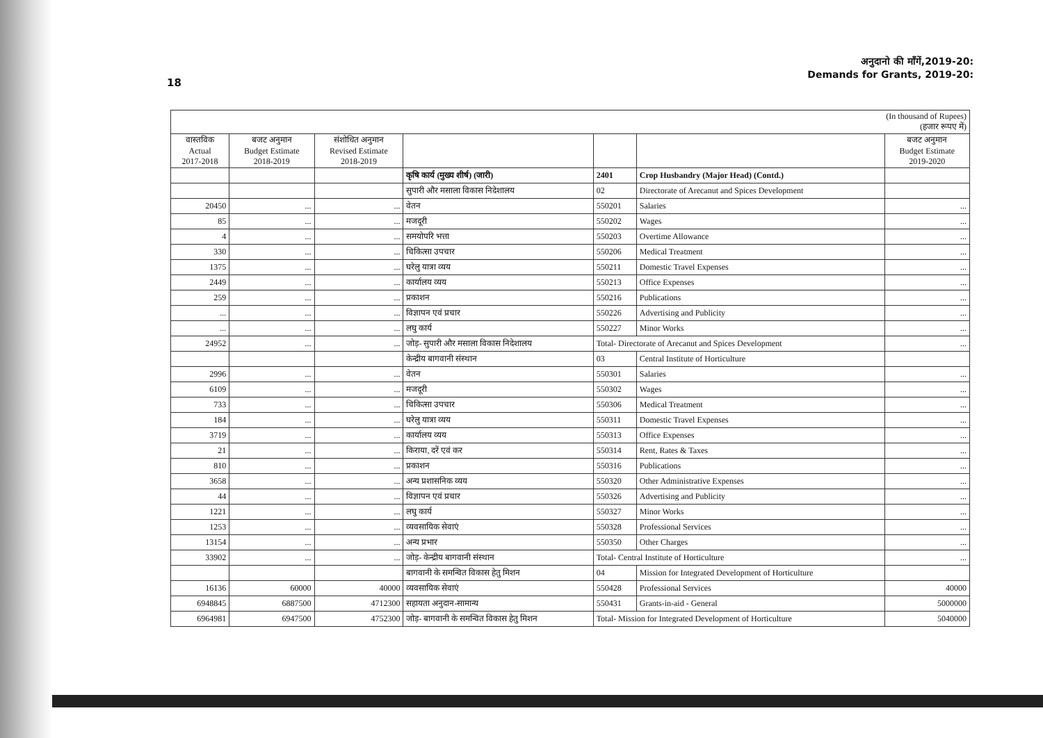18
अनुदानो की माँगें,2019-20:
Demands for Grants, 2019-20:
| (In thousand of Rupees) (हजार रूपए में) | | | | | | |
| वास्तविक Actual 2017-2018 | बजट अनुमान Budget Estimate 2018-2019 | संशोधित अनुमान Revised Estimate 2018-2019 | | | | बजट अनुमान Budget Estimate 2019-2020 |
| | | | कृषि कार्य (मुख्य शीर्ष) (जारी) | 2401 | Crop Husbandry (Major Head) (Contd.) | |
| | | | सुपारी और मसाला विकास निदेशालय | 02 | Directorate of Arecanut and Spices Development | |
| 20450 | ... | ... | वेतन | 550201 | Salaries | ... |
| 85 | ... | ... | मजदूरी | 550202 | Wages | ... |
| 4 | ... | ... | समयोपरि भत्ता | 550203 | Overtime Allowance | ... |
| 330 | ... | ... | चिकित्सा उपचार | 550206 | Medical Treatment | ... |
| 1375 | ... | ... | घरेलु यात्रा व्यय | 550211 | Domestic Travel Expenses | ... |
| 2449 | ... | ... | कार्यालय व्यय | 550213 | Office Expenses | ... |
| 259 | ... | ... | प्रकाशन | 550216 | Publications | ... |
| ... | ... | ... | विज्ञापन एवं प्रचार | 550226 | Advertising and Publicity | ... |
| ... | ... | ... | लघु कार्य | 550227 | Minor Works | ... |
| 24952 | ... | ... | जोड़- सुपारी और मसाला विकास निदेशालय | Total- Directorate of Arecanut and Spices Development | | ... |
| | | | केन्द्रीय बागवानी संस्थान | 03 | Central Institute of Horticulture | |
| 2996 | ... | ... | वेतन | 550301 | Salaries | ... |
| 6109 | ... | ... | मजदूरी | 550302 | Wages | ... |
| 733 | ... | ... | चिकित्सा उपचार | 550306 | Medical Treatment | ... |
| 184 | ... | ... | घरेलु यात्रा व्यय | 550311 | Domestic Travel Expenses | ... |
| 3719 | ... | ... | कार्यालय व्यय | 550313 | Office Expenses | ... |
| 21 | ... | ... | किराया, दरें एवं कर | 550314 | Rent, Rates & Taxes | ... |
| 810 | ... | ... | प्रकाशन | 550316 | Publications | ... |
| 3658 | ... | ... | अन्य प्रशासनिक व्यय | 550320 | Other Administrative Expenses | ... |
| 44 | ... | ... | विज्ञापन एवं प्रचार | 550326 | Advertising and Publicity | ... |
| 1221 | ... | ... | लघु कार्य | 550327 | Minor Works | ... |
| 1253 | ... | ... | व्यवसायिक सेवाएं | 550328 | Professional Services | ... |
| 13154 | ... | ... | अन्य प्रभार | 550350 | Other Charges | ... |
| 33902 | ... | ... | जोड़- केन्द्रीय बागवानी संस्थान | Total- Central Institute of Horticulture | | ... |
| | | | बागवानी के समन्वित विकास हेतु मिशन | 04 | Mission for Integrated Development of Horticulture | |
| 16136 | 60000 | 40000 | व्यवसायिक सेवाएं | 550428 | Professional Services | 40000 |
| 6948845 | 6887500 | 4712300 | सहायता अनुदान-सामान्य | 550431 | Grants-in-aid - General | 5000000 |
| 6964981 | 6947500 | 4752300 | जोड़- बागवानी के समन्वित विकास हेतु मिशन | Total- Mission for Integrated Development of Horticulture | | 5040000 |